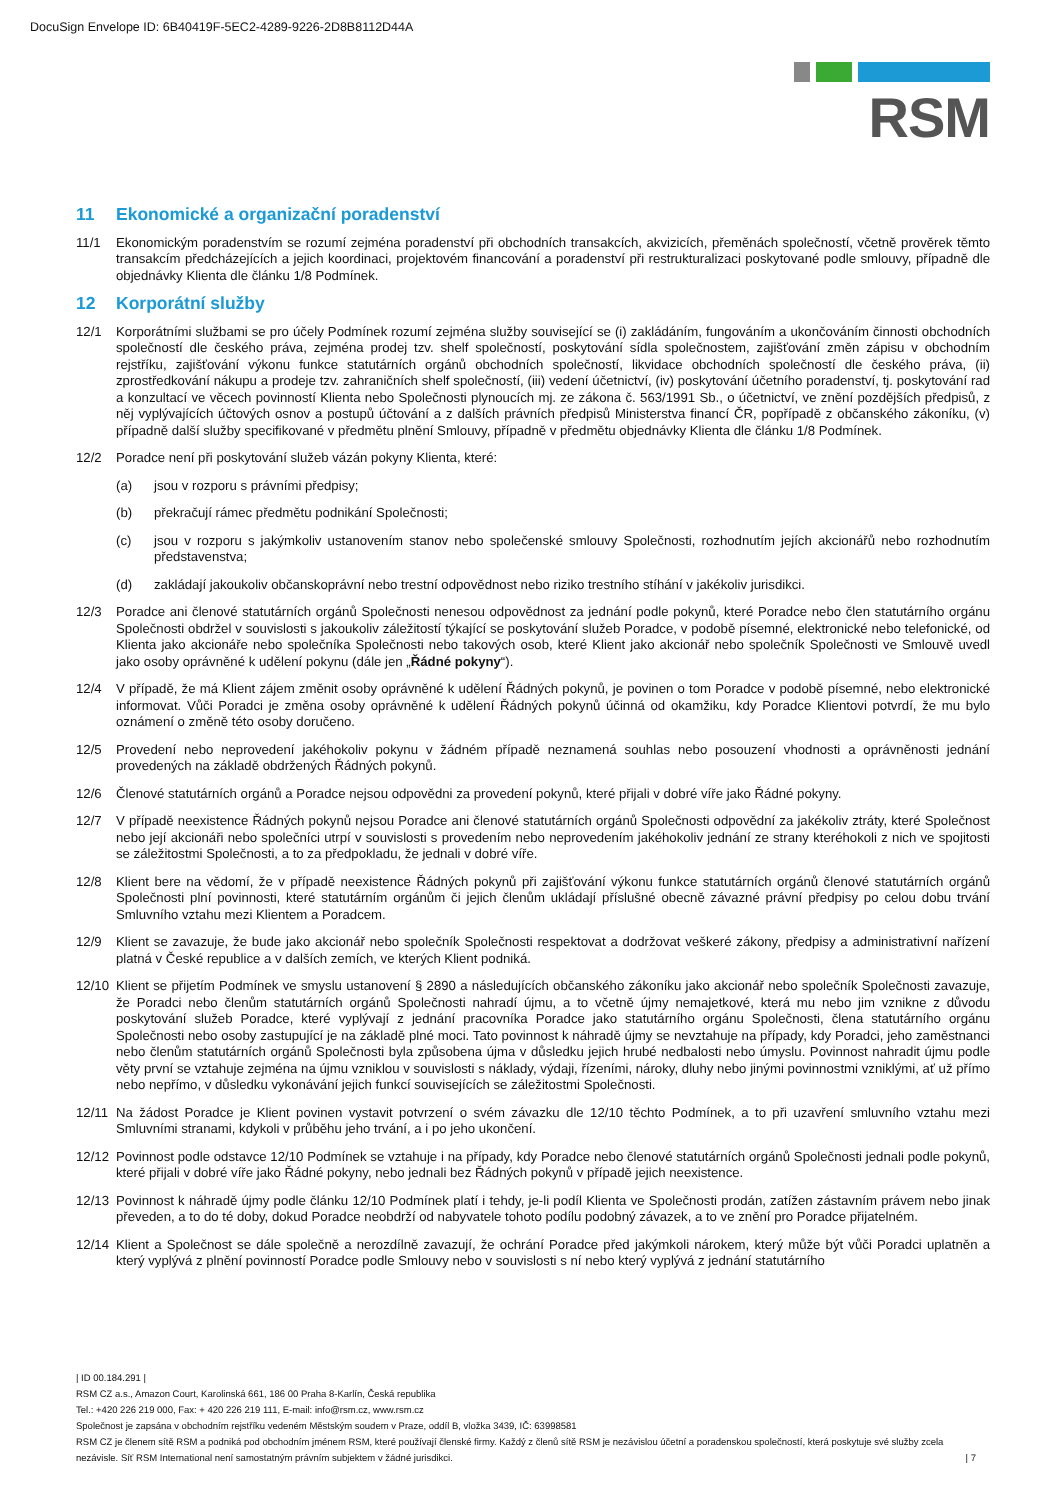DocuSign Envelope ID: 6B40419F-5EC2-4289-9226-2D8B8112D44A
RSM
11 Ekonomické a organizační poradenství
11/1 Ekonomickým poradenstvím se rozumí zejména poradenství při obchodních transakcích, akvizicích, přeměnách společností, včetně prověrek těmto transakcím předcházejících a jejich koordinaci, projektovém financování a poradenství při restrukturalizaci poskytované podle smlouvy, případně dle objednávky Klienta dle článku 1/8 Podmínek.
12 Korporátní služby
12/1 Korporátními službami se pro účely Podmínek rozumí zejména služby související se (i) zakládáním, fungováním a ukončováním činnosti obchodních společností dle českého práva, zejména prodej tzv. shelf společností, poskytování sídla společnostem, zajišťování změn zápisu v obchodním rejstříku, zajišťování výkonu funkce statutárních orgánů obchodních společností, likvidace obchodních společností dle českého práva, (ii) zprostředkování nákupu a prodeje tzv. zahraničních shelf společností, (iii) vedení účetnictví, (iv) poskytování účetního poradenství, tj. poskytování rad a konzultací ve věcech povinností Klienta nebo Společnosti plynoucích mj. ze zákona č. 563/1991 Sb., o účetnictví, ve znění pozdějších předpisů, z něj vyplývajících účtových osnov a postupů účtování a z dalších právních předpisů Ministerstva financí ČR, popřípadě z občanského zákoníku, (v) případně další služby specifikované v předmětu plnění Smlouvy, případně v předmětu objednávky Klienta dle článku 1/8 Podmínek.
12/2 Poradce není při poskytování služeb vázán pokyny Klienta, které:
(a) jsou v rozporu s právními předpisy;
(b) překračují rámec předmětu podnikání Společnosti;
(c) jsou v rozporu s jakýmkoliv ustanovením stanov nebo společenské smlouvy Společnosti, rozhodnutím jejích akcionářů nebo rozhodnutím představenstva;
(d) zakládají jakoukoliv občanskoprávní nebo trestní odpovědnost nebo riziko trestního stíhání v jakékoliv jurisdikci.
12/3 Poradce ani členové statutárních orgánů Společnosti nenesou odpovědnost za jednání podle pokynů, které Poradce nebo člen statutárního orgánu Společnosti obdržel v souvislosti s jakoukoliv záležitostí týkající se poskytování služeb Poradce, v podobě písemné, elektronické nebo telefonické, od Klienta jako akcionáře nebo společníka Společnosti nebo takových osob, které Klient jako akcionář nebo společník Společnosti ve Smlouvě uvedl jako osoby oprávněné k udělení pokynu (dále jen „Řádné pokyny“).
12/4 V případě, že má Klient zájem změnit osoby oprávněné k udělení Řádných pokynů, je povinen o tom Poradce v podobě písemné, nebo elektronické informovat. Vůči Poradci je změna osoby oprávněné k udělení Řádných pokynů účinná od okamžiku, kdy Poradce Klientovi potvrdí, že mu bylo oznámení o změně této osoby doručeno.
12/5 Provedení nebo neprovedení jakéhokoliv pokynu v žádném případě neznamená souhlas nebo posouzení vhodnosti a oprávněnosti jednání provedených na základě obdržených Řádných pokynů.
12/6 Členové statutárních orgánů a Poradce nejsou odpovědni za provedení pokynů, které přijali v dobré víře jako Řádné pokyny.
12/7 V případě neexistence Řádných pokynů nejsou Poradce ani členové statutárních orgánů Společnosti odpovědní za jakékoliv ztráty, které Společnost nebo její akcionáři nebo společníci utrpí v souvislosti s provedením nebo neprovedením jakéhokoliv jednání ze strany kteréhokoli z nich ve spojitosti se záležitostmi Společnosti, a to za předpokladu, že jednali v dobré víře.
12/8 Klient bere na vědomí, že v případě neexistence Řádných pokynů při zajišťování výkonu funkce statutárních orgánů členové statutárních orgánů Společnosti plní povinnosti, které statutárním orgánům či jejich členům ukládají příslušné obecně závazné právní předpisy po celou dobu trvání Smluvního vztahu mezi Klientem a Poradcem.
12/9 Klient se zavazuje, že bude jako akcionář nebo společník Společnosti respektovat a dodržovat veškeré zákony, předpisy a administrativní nařízení platná v České republice a v dalších zemích, ve kterých Klient podniká.
12/10 Klient se přijetím Podmínek ve smyslu ustanovení § 2890 a následujících občanského zákoníku jako akcionář nebo společník Společnosti zavazuje, že Poradci nebo členům statutárních orgánů Společnosti nahradí újmu, a to včetně újmy nemajetkové, která mu nebo jim vznikne z důvodu poskytování služeb Poradce, které vyplývají z jednání pracovníka Poradce jako statutárního orgánu Společnosti, člena statutárního orgánu Společnosti nebo osoby zastupující je na základě plné moci. Tato povinnost k náhradě újmy se nevztahuje na případy, kdy Poradci, jeho zaměstnanci nebo členům statutárních orgánů Společnosti byla způsobena újma v důsledku jejich hrubé nedbalosti nebo úmyslu. Povinnost nahradit újmu podle věty první se vztahuje zejména na újmu vzniklou v souvislosti s náklady, výdaji, řízeními, nároky, dluhy nebo jinými povinnostmi vzniklými, ať už přímo nebo nepřímo, v důsledku vykonávání jejich funkcí souvisejících se záležitostmi Společnosti.
12/11 Na žádost Poradce je Klient povinen vystavit potvrzení o svém závazku dle 12/10 těchto Podmínek, a to při uzavření smluvního vztahu mezi Smluvními stranami, kdykoli v průběhu jeho trvání, a i po jeho ukončení.
12/12 Povinnost podle odstavce 12/10 Podmínek se vztahuje i na případy, kdy Poradce nebo členové statutárních orgánů Společnosti jednali podle pokynů, které přijali v dobré víře jako Řádné pokyny, nebo jednali bez Řádných pokynů v případě jejich neexistence.
12/13 Povinnost k náhradě újmy podle článku 12/10 Podmínek platí i tehdy, je-li podíl Klienta ve Společnosti prodán, zatížen zástavním právem nebo jinak převeden, a to do té doby, dokud Poradce neobdrží od nabyvatele tohoto podílu podobný závazek, a to ve znění pro Poradce přijatelném.
12/14 Klient a Společnost se dále společně a nerozdílně zavazují, že ochrání Poradce před jakýmkoli nárokem, který může být vůči Poradci uplatněn a který vyplývá z plnění povinností Poradce podle Smlouvy nebo v souvislosti s ní nebo který vyplývá z jednání statutárního
| ID 00.184.291 |
RSM CZ a.s., Amazon Court, Karolinská 661, 186 00 Praha 8-Karlín, Česká republika
Tel.: +420 226 219 000, Fax: + 420 226 219 111, E-mail: info@rsm.cz, www.rsm.cz
Společnost je zapsána v obchodním rejstříku vedeném Městským soudem v Praze, oddíl B, vložka 3439, IČ: 63998581
RSM CZ je členem sítě RSM a podniká pod obchodním jménem RSM, které používají členské firmy. Každý z členů sítě RSM je nezávislou účetní a poradenskou společností, která poskytuje své služby zcela nezávisle. Síť RSM International není samostatným právním subjektem v žádné jurisdikci. | 7